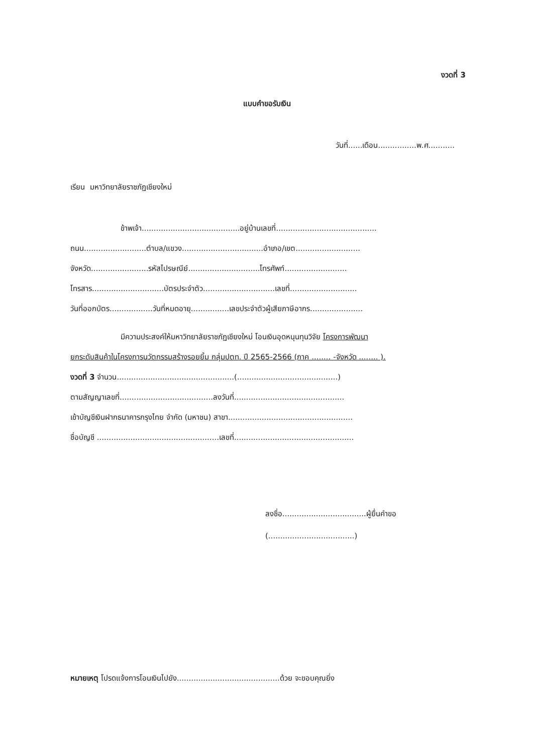งวดที่ 3
แบบคำขอรับเงิน
วันที่......เดือน................พ.ศ...........
เรียน มหาวิทยาลัยราชภัฏเชียงใหม่
ข้าพเจ้า.........................................อยู่บ้านเลขที่..........................................
ถนน..........................ตำบล/แขวง..................................อำเภอ/เขต...........................
จังหวัด........................รหัสไปรษณีย์..............................โทรศัพท์..........................
โทรสาร..............................บัตรประจำตัว..............................เลขที่............................
วันที่ออกบัตร..................วันที่หมดอายุ................เลขประจำตัวผู้เสียภาษีอากร......................
มีความประสงค์ให้มหาวิทยาลัยราชภัฏเชียงใหม่ โอนเงินอุดหนุนทุนวิจัย โครงการพัฒนา
ยกระดับสินค้าในโครงการนวัตกรรมสร้างรอยยิ้ม กลุ่มปตท. ปี 2565-2566 (ภาค ........ -จังหวัด ........ ).
งวดที่ 3 จำนวน.................................................(..........................................)
ตามสัญญาเลขที่.......................................ลงวันที่..............................................
เข้าบัญชีเงินฝากธนาคารกรุงไทย จำกัด (มหาชน) สาขา....................................................
ชื่อบัญชี ...................................................เลขที่..................................................
ลงชื่อ...................................ผู้ยื่นคำขอ
(....................................)
หมายเหตุ โปรดแจ้งการโอนเงินไปยัง...........................................ด้วย จะขอบคุณยิ่ง